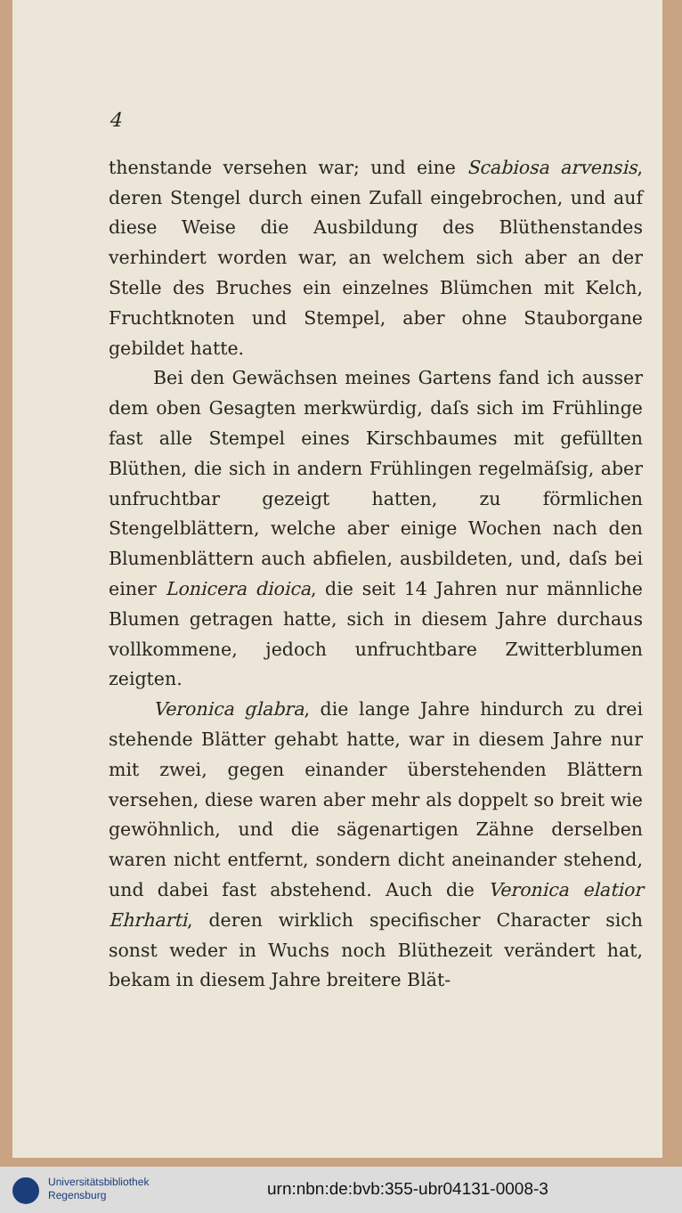4
thenstande versehen war; und eine Scabiosa arvensis, deren Stengel durch einen Zufall eingebrochen, und auf diese Weise die Ausbildung des Blüthenstandes verhindert worden war, an welchem sich aber an der Stelle des Bruches ein einzelnes Blümchen mit Kelch, Fruchtknoten und Stempel, aber ohne Stauborgane gebildet hatte.
Bei den Gewächsen meines Gartens fand ich ausser dem oben Gesagten merkwürdig, daſs sich im Frühlinge fast alle Stempel eines Kirschbaumes mit gefüllten Blüthen, die sich in andern Frühlingen regelmäſsig, aber unfruchtbar gezeigt hatten, zu förmlichen Stengelblättern, welche aber einige Wochen nach den Blumenblättern auch abfielen, ausbildeten, und, daſs bei einer Lonicera dioica, die seit 14 Jahren nur männliche Blumen getragen hatte, sich in diesem Jahre durchaus vollkommene, jedoch unfruchtbare Zwitterblumen zeigten.
Veronica glabra, die lange Jahre hindurch zu drei stehende Blätter gehabt hatte, war in diesem Jahre nur mit zwei, gegen einander überstehenden Blättern versehen, diese waren aber mehr als doppelt so breit wie gewöhnlich, und die sägenartigen Zähne derselben waren nicht entfernt, sondern dicht aneinander stehend, und dabei fast abstehend. Auch die Veronica elatior Ehrharti, deren wirklich specifischer Character sich sonst weder in Wuchs noch Blüthezeit verändert hat, bekam in diesem Jahre breitere Blät-
Universitätsbibliothek
Regensburg
urn:nbn:de:bvb:355-ubr04131-0008-3